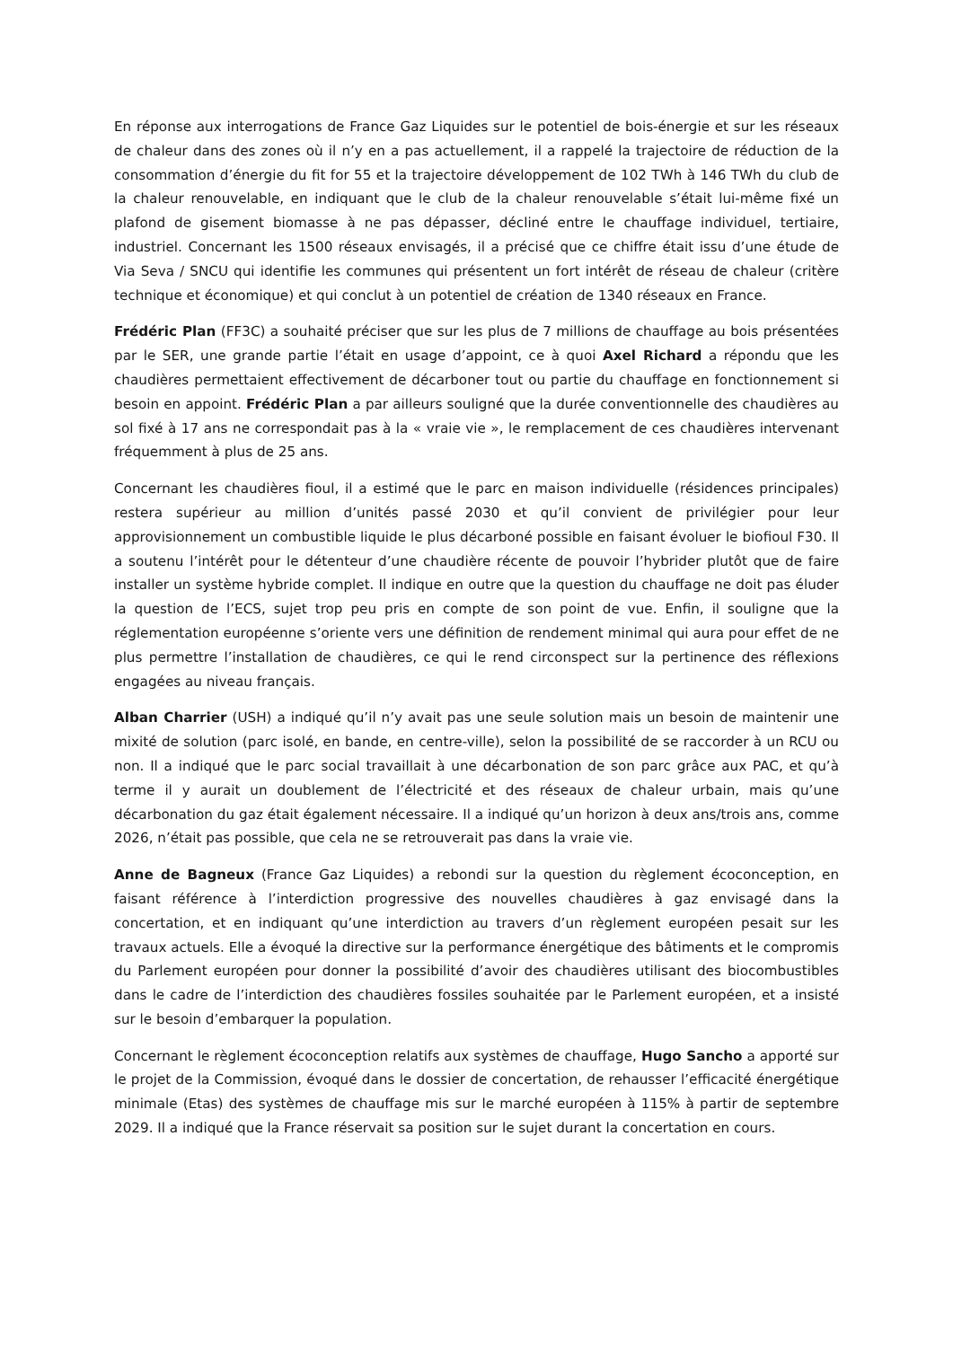En réponse aux interrogations de France Gaz Liquides sur le potentiel de bois-énergie et sur les réseaux de chaleur dans des zones où il n’y en a pas actuellement, il a rappelé la trajectoire de réduction de la consommation d’énergie du fit for 55 et la trajectoire développement de 102 TWh à 146 TWh du club de la chaleur renouvelable, en indiquant que le club de la chaleur renouvelable s’était lui-même fixé un plafond de gisement biomasse à ne pas dépasser, décliné entre le chauffage individuel, tertiaire, industriel. Concernant les 1500 réseaux envisagés, il a précisé que ce chiffre était issu d’une étude de Via Seva / SNCU qui identifie les communes qui présentent un fort intérêt de réseau de chaleur (critère technique et économique) et qui conclut à un potentiel de création de 1340 réseaux en France.
Frédéric Plan (FF3C) a souhaité préciser que sur les plus de 7 millions de chauffage au bois présentées par le SER, une grande partie l’était en usage d’appoint, ce à quoi Axel Richard a répondu que les chaudières permettaient effectivement de décarboner tout ou partie du chauffage en fonctionnement si besoin en appoint. Frédéric Plan a par ailleurs souligné que la durée conventionnelle des chaudières au sol fixé à 17 ans ne correspondait pas à la « vraie vie », le remplacement de ces chaudières intervenant fréquemment à plus de 25 ans.
Concernant les chaudières fioul, il a estimé que le parc en maison individuelle (résidences principales) restera supérieur au million d’unités passé 2030 et qu’il convient de privilégier pour leur approvisionnement un combustible liquide le plus décarboné possible en faisant évoluer le biofioul F30. Il a soutenu l’intérêt pour le détenteur d’une chaudière récente de pouvoir l’hybrider plutôt que de faire installer un système hybride complet. Il indique en outre que la question du chauffage ne doit pas éluder la question de l’ECS, sujet trop peu pris en compte de son point de vue. Enfin, il souligne que la réglementation européenne s’oriente vers une définition de rendement minimal qui aura pour effet de ne plus permettre l’installation de chaudières, ce qui le rend circonspect sur la pertinence des réflexions engagées au niveau français.
Alban Charrier (USH) a indiqué qu’il n’y avait pas une seule solution mais un besoin de maintenir une mixité de solution (parc isolé, en bande, en centre-ville), selon la possibilité de se raccorder à un RCU ou non. Il a indiqué que le parc social travaillait à une décarbonation de son parc grâce aux PAC, et qu’à terme il y aurait un doublement de l’électricité et des réseaux de chaleur urbain, mais qu’une décarbonation du gaz était également nécessaire. Il a indiqué qu’un horizon à deux ans/trois ans, comme 2026, n’était pas possible, que cela ne se retrouverait pas dans la vraie vie.
Anne de Bagneux (France Gaz Liquides) a rebondi sur la question du règlement écoconception, en faisant référence à l’interdiction progressive des nouvelles chaudières à gaz envisagé dans la concertation, et en indiquant qu’une interdiction au travers d’un règlement européen pesait sur les travaux actuels. Elle a évoqué la directive sur la performance énergétique des bâtiments et le compromis du Parlement européen pour donner la possibilité d’avoir des chaudières utilisant des biocombustibles dans le cadre de l’interdiction des chaudières fossiles souhaitée par le Parlement européen, et a insisté sur le besoin d’embarquer la population.
Concernant le règlement écoconception relatifs aux systèmes de chauffage, Hugo Sancho a apporté sur le projet de la Commission, évoqué dans le dossier de concertation, de rehausser l’efficacité énergétique minimale (Etas) des systèmes de chauffage mis sur le marché européen à 115% à partir de septembre 2029. Il a indiqué que la France réservait sa position sur le sujet durant la concertation en cours.